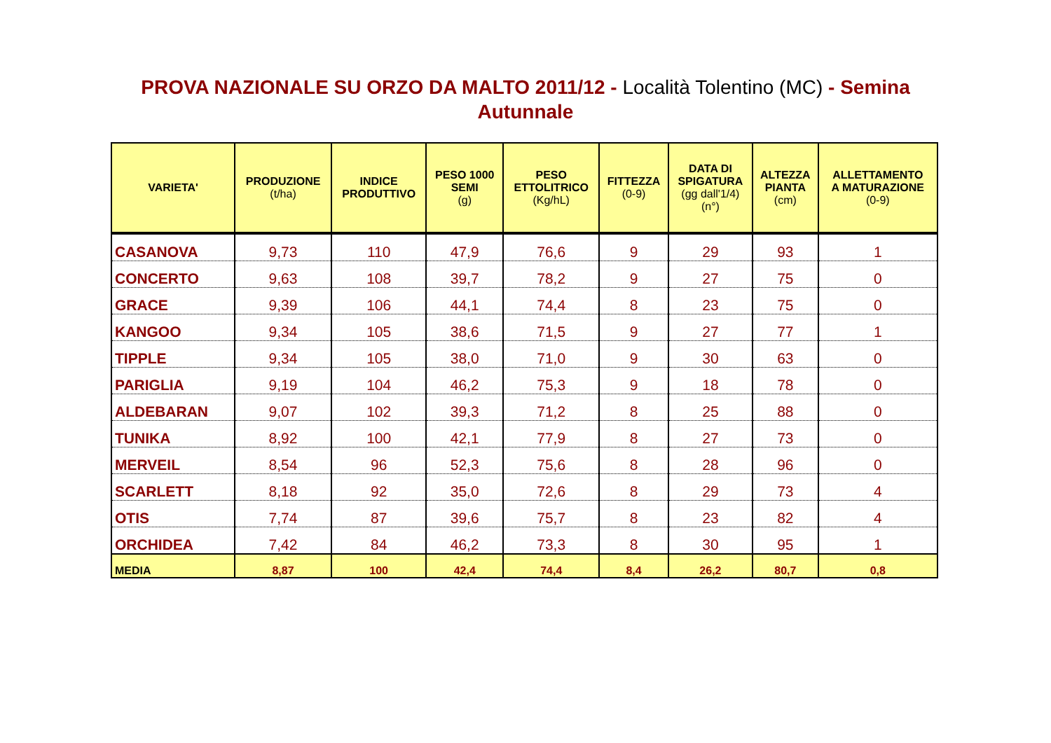PROVA NAZIONALE SU ORZO DA MALTO 2011/12 - Località Tolentino (MC) - Semina Autunnale
| VARIETA' | PRODUZIONE (t/ha) | INDICE PRODUTTIVO | PESO 1000 SEMI (g) | PESO ETTOLITRICO (Kg/hL) | FITTEZZA (0-9) | DATA DI SPIGATURA (gg dall'1/4) (n°) | ALTEZZA PIANTA (cm) | ALLETTAMENTO A MATURAZIONE (0-9) |
| --- | --- | --- | --- | --- | --- | --- | --- | --- |
| CASANOVA | 9,73 | 110 | 47,9 | 76,6 | 9 | 29 | 93 | 1 |
| CONCERTO | 9,63 | 108 | 39,7 | 78,2 | 9 | 27 | 75 | 0 |
| GRACE | 9,39 | 106 | 44,1 | 74,4 | 8 | 23 | 75 | 0 |
| KANGOO | 9,34 | 105 | 38,6 | 71,5 | 9 | 27 | 77 | 1 |
| TIPPLE | 9,34 | 105 | 38,0 | 71,0 | 9 | 30 | 63 | 0 |
| PARIGLIA | 9,19 | 104 | 46,2 | 75,3 | 9 | 18 | 78 | 0 |
| ALDEBARAN | 9,07 | 102 | 39,3 | 71,2 | 8 | 25 | 88 | 0 |
| TUNIKA | 8,92 | 100 | 42,1 | 77,9 | 8 | 27 | 73 | 0 |
| MERVEIL | 8,54 | 96 | 52,3 | 75,6 | 8 | 28 | 96 | 0 |
| SCARLETT | 8,18 | 92 | 35,0 | 72,6 | 8 | 29 | 73 | 4 |
| OTIS | 7,74 | 87 | 39,6 | 75,7 | 8 | 23 | 82 | 4 |
| ORCHIDEA | 7,42 | 84 | 46,2 | 73,3 | 8 | 30 | 95 | 1 |
| MEDIA | 8,87 | 100 | 42,4 | 74,4 | 8,4 | 26,2 | 80,7 | 0,8 |